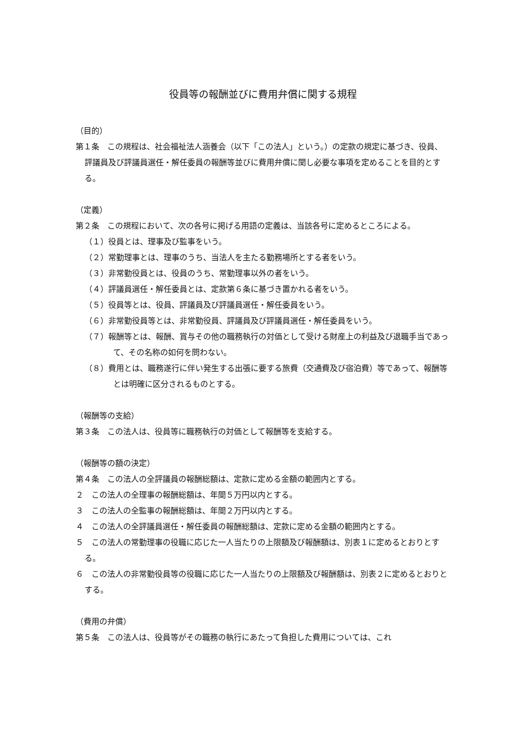役員等の報酬並びに費用弁償に関する規程
（目的）
第１条　この規程は、社会福祉法人涵養会（以下「この法人」という。）の定款の規定に基づき、役員、評議員及び評議員選任・解任委員の報酬等並びに費用弁償に関し必要な事項を定めることを目的とする。
（定義）
第２条　この規程において、次の各号に掲げる用語の定義は、当該各号に定めるところによる。
（１）役員とは、理事及び監事をいう。
（２）常勤理事とは、理事のうち、当法人を主たる勤務場所とする者をいう。
（３）非常勤役員とは、役員のうち、常勤理事以外の者をいう。
（４）評議員選任・解任委員とは、定款第６条に基づき置かれる者をいう。
（５）役員等とは、役員、評議員及び評議員選任・解任委員をいう。
（６）非常勤役員等とは、非常勤役員、評議員及び評議員選任・解任委員をいう。
（７）報酬等とは、報酬、賞与その他の職務執行の対価として受ける財産上の利益及び退職手当であって、その名称の如何を問わない。
（８）費用とは、職務遂行に伴い発生する出張に要する旅費（交通費及び宿泊費）等であって、報酬等とは明確に区分されるものとする。
（報酬等の支給）
第３条　この法人は、役員等に職務執行の対価として報酬等を支給する。
（報酬等の額の決定）
第４条　この法人の全評議員の報酬総額は、定款に定める金額の範囲内とする。
２　この法人の全理事の報酬総額は、年間５万円以内とする。
３　この法人の全監事の報酬総額は、年間２万円以内とする。
４　この法人の全評議員選任・解任委員の報酬総額は、定款に定める金額の範囲内とする。
５　この法人の常勤理事の役職に応じた一人当たりの上限額及び報酬額は、別表１に定めるとおりとする。
６　この法人の非常勤役員等の役職に応じた一人当たりの上限額及び報酬額は、別表２に定めるとおりとする。
（費用の弁償）
第５条　この法人は、役員等がその職務の執行にあたって負担した費用については、これ